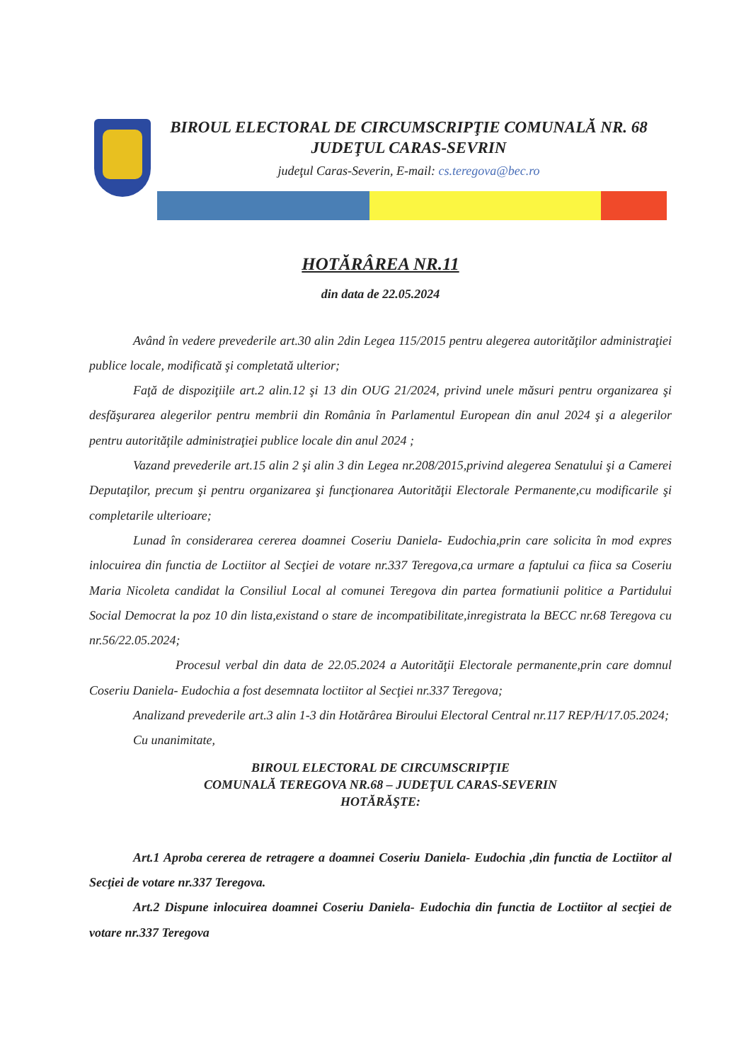BIROUL ELECTORAL DE CIRCUMSCRIPŢIE COMUNALĂ NR. 68
JUDEŢUL CARAS-SEVRIN
judeţul Caras-Severin, E-mail: cs.teregova@bec.ro
HOTĂRÂREA NR.11
din data de 22.05.2024
Având în vedere prevederile art.30 alin 2din Legea 115/2015 pentru alegerea autorităţilor administraţiei publice locale, modificată şi completată ulterior;
Faţă de dispoziţiile art.2 alin.12 şi 13 din OUG 21/2024, privind unele măsuri pentru organizarea şi desfăşurarea alegerilor pentru membrii din România în Parlamentul European din anul 2024 şi a alegerilor pentru autorităţile administraţiei publice locale din anul 2024 ;
Vazand prevederile art.15 alin 2 şi alin 3 din Legea nr.208/2015,privind alegerea Senatului şi a Camerei Deputaţilor, precum şi pentru organizarea şi funcţionarea Autorităţii Electorale Permanente,cu modificarile şi completarile ulterioare;
Lunad în considerarea cererea doamnei Coseriu Daniela- Eudochia,prin care solicita în mod expres inlocuirea din functia de Loctiitor al Secţiei de votare nr.337 Teregova,ca urmare a faptului ca fiica sa Coseriu Maria Nicoleta candidat la Consiliul Local al comunei Teregova din partea formatiunii politice a Partidului Social Democrat la poz 10 din lista,existand o stare de incompatibilitate,inregistrata la BECC nr.68 Teregova cu nr.56/22.05.2024;
Procesul verbal din data de 22.05.2024 a Autorităţii Electorale permanente,prin care domnul Coseriu Daniela- Eudochia a fost desemnata loctiitor al Secţiei nr.337 Teregova;
Analizand prevederile art.3 alin 1-3 din Hotărârea Biroului Electoral Central nr.117 REP/H/17.05.2024;
Cu unanimitate,
BIROUL ELECTORAL DE CIRCUMSCRIPŢIE
COMUNALĂ TEREGOVA NR.68 – JUDEŢUL CARAS-SEVERIN
HOTĂRĂŞTE:
Art.1 Aproba cererea de retragere a doamnei Coseriu Daniela- Eudochia ,din functia de Loctiitor al Secţiei de votare nr.337 Teregova.
Art.2 Dispune inlocuirea doamnei Coseriu Daniela- Eudochia din functia de Loctiitor al secţiei de votare nr.337 Teregova